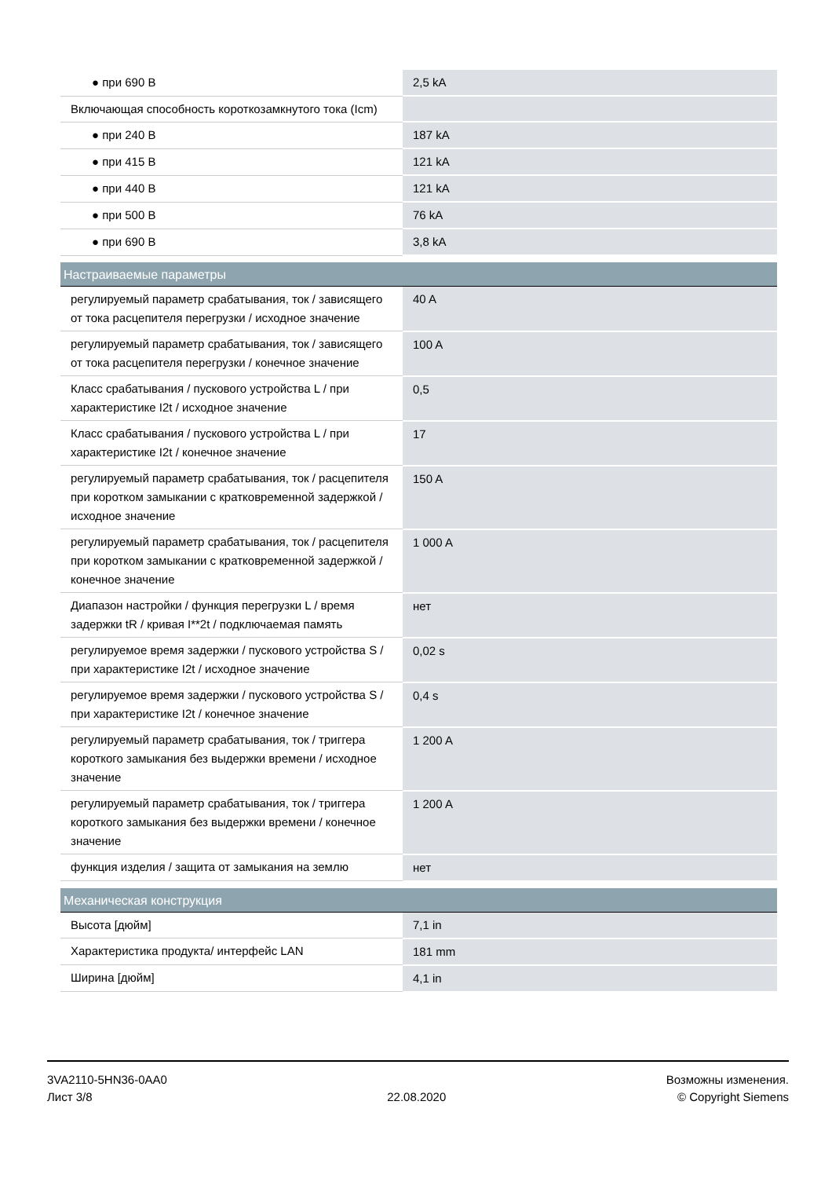| ● при 690 В | 2,5 kA |
| Включающая способность короткозамкнутого тока (Icm) | |
| ● при 240 В | 187 kA |
| ● при 415 В | 121 kA |
| ● при 440 В | 121 kA |
| ● при 500 В | 76 kA |
| ● при 690 В | 3,8 kA |
| Настраиваемые параметры | |
| регулируемый параметр срабатывания, ток / зависящего от тока расцепителя перегрузки / исходное значение | 40 A |
| регулируемый параметр срабатывания, ток / зависящего от тока расцепителя перегрузки / конечное значение | 100 A |
| Класс срабатывания / пускового устройства L / при характеристике I2t / исходное значение | 0,5 |
| Класс срабатывания / пускового устройства L / при характеристике I2t / конечное значение | 17 |
| регулируемый параметр срабатывания, ток / расцепителя при коротком замыкании с кратковременной задержкой / исходное значение | 150 A |
| регулируемый параметр срабатывания, ток / расцепителя при коротком замыкании с кратковременной задержкой / конечное значение | 1 000 A |
| Диапазон настройки / функция перегрузки L / время задержки tR / кривая I**2t / подключаемая память | нет |
| регулируемое время задержки / пускового устройства S / при характеристике I2t / исходное значение | 0,02 s |
| регулируемое время задержки / пускового устройства S / при характеристике I2t / конечное значение | 0,4 s |
| регулируемый параметр срабатывания, ток / триггера короткого замыкания без выдержки времени / исходное значение | 1 200 A |
| регулируемый параметр срабатывания, ток / триггера короткого замыкания без выдержки времени / конечное значение | 1 200 A |
| функция изделия / защита от замыкания на землю | нет |
| Механическая конструкция | |
| Высота [дюйм] | 7,1 in |
| Характеристика продукта/ интерфейс LAN | 181 mm |
| Ширина [дюйм] | 4,1 in |
3VA2110-5HN36-0AA0
Лист 3/8
22.08.2020
Возможны изменения.
© Copyright Siemens